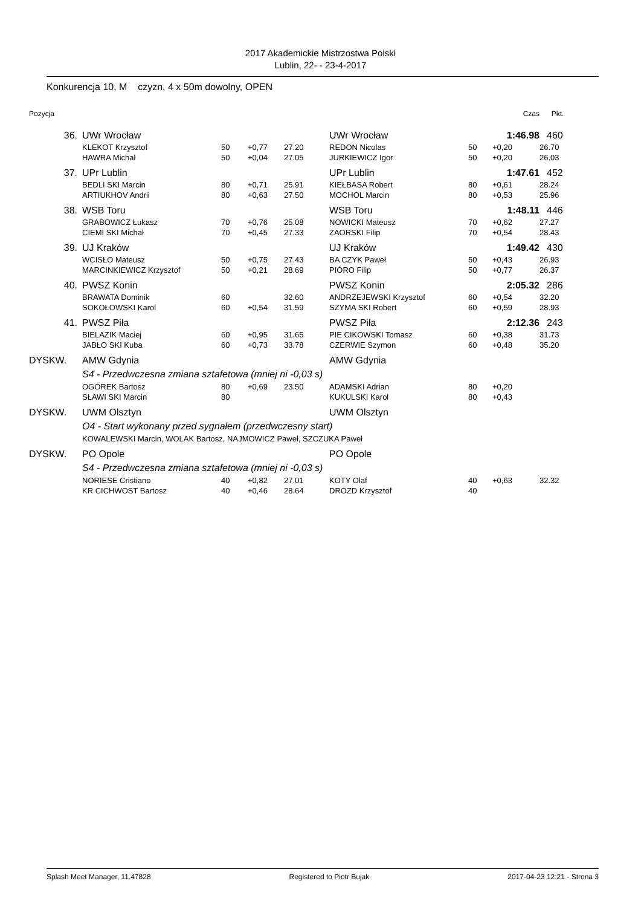2017 Akademickie Mistrzostwa Polski
Lublin, 22- - 23-4-2017
Konkurencja 10, M czyzn, 4 x 50m dowolny, OPEN
| Pozycja | | | | | | | Czas | Pkt. |
| --- | --- | --- | --- | --- | --- | --- | --- | --- |
| 36. | UWr Wrocław | | | | UWr Wrocław | | 1:46.98 | 460 |
| | KLEKOT Krzysztof | 50 | +0,77 | 27.20 | REDON Nicolas | 50 | +0,20 | 26.70 |
| | HAWRA Michał | 50 | +0,04 | 27.05 | JURKIEWICZ Igor | 50 | +0,20 | 26.03 |
| 37. | UPr Lublin | | | | UPr Lublin | | 1:47.61 | 452 |
| | BEDLI SKI Marcin | 80 | +0,71 | 25.91 | KIEŁBASA Robert | 80 | +0,61 | 28.24 |
| | ARTIUKHOV Andrii | 80 | +0,63 | 27.50 | MOCHOL Marcin | 80 | +0,53 | 25.96 |
| 38. | WSB Toru | | | | WSB Toru | | 1:48.11 | 446 |
| | GRABOWICZ Łukasz | 70 | +0,76 | 25.08 | NOWICKI Mateusz | 70 | +0,62 | 27.27 |
| | CIEMI SKI Michał | 70 | +0,45 | 27.33 | ZAORSKI Filip | 70 | +0,54 | 28.43 |
| 39. | UJ Kraków | | | | UJ Kraków | | 1:49.42 | 430 |
| | WCISŁO Mateusz | 50 | +0,75 | 27.43 | BA CZYK Paweł | 50 | +0,43 | 26.93 |
| | MARCINKIEWICZ Krzysztof | 50 | +0,21 | 28.69 | PIÓRO Filip | 50 | +0,77 | 26.37 |
| 40. | PWSZ Konin | | | | PWSZ Konin | | 2:05.32 | 286 |
| | BRAWATA Dominik | 60 | | 32.60 | ANDRZEJEWSKI Krzysztof | 60 | +0,54 | 32.20 |
| | SOKOŁOWSKI Karol | 60 | +0,54 | 31.59 | SZYMA SKI Robert | 60 | +0,59 | 28.93 |
| 41. | PWSZ Piła | | | | PWSZ Piła | | 2:12.36 | 243 |
| | BIELAZIK Maciej | 60 | +0,95 | 31.65 | PIE CIKOWSKI Tomasz | 60 | +0,38 | 31.73 |
| | JABŁO SKI Kuba | 60 | +0,73 | 33.78 | CZERWIE Szymon | 60 | +0,48 | 35.20 |
| DYSKW. | AMW Gdynia | | | | AMW Gdynia | | | |
| | S4 - Przedwczesna zmiana sztafetowa (mniej ni -0,03 s) | | | | | | | |
| | OGÓREK Bartosz | 80 | +0,69 | 23.50 | ADAMSKI Adrian | 80 | +0,20 | |
| | SŁAWI SKI Marcin | 80 | | | KUKULSKI Karol | 80 | +0,43 | |
| DYSKW. | UWM Olsztyn | | | | UWM Olsztyn | | | |
| | O4 - Start wykonany przed sygnałem (przedwczesny start) | | | | | | | |
| | KOWALEWSKI Marcin, WOLAK Bartosz, NAJMOWICZ Paweł, SZCZUKA Paweł | | | | | | | |
| DYSKW. | PO Opole | | | | PO Opole | | | |
| | S4 - Przedwczesna zmiana sztafetowa (mniej ni -0,03 s) | | | | | | | |
| | NORIESE Cristiano | 40 | +0,82 | 27.01 | KOTY Olaf | 40 | +0,63 | 32.32 |
| | KR CICHWOST Bartosz | 40 | +0,46 | 28.64 | DRÓZD Krzysztof | 40 | | |
Splash Meet Manager, 11.47828 Registered to Piotr Bujak 2017-04-23 12:21 - Strona 3